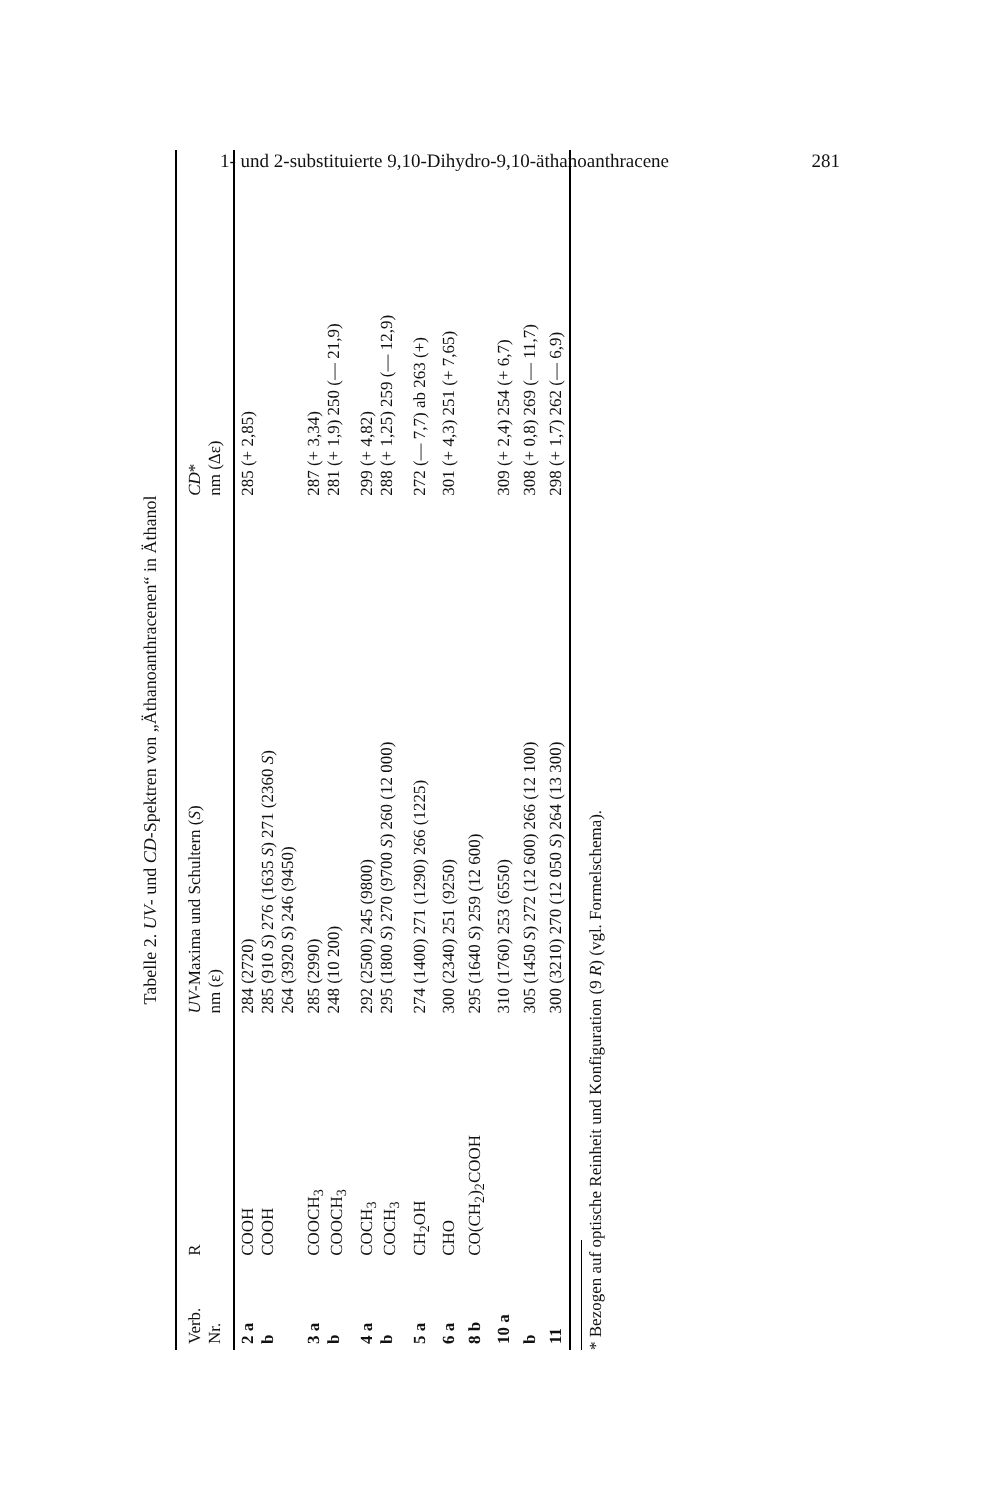1- und 2-substituierte 9,10-Dihydro-9,10-äthanoanthracene 281
Tabelle 2. UV- und CD-Spektren von „Äthanoanthracenen“ in Äthanol
| Verb. Nr. | R | UV -Maxima und Schultern ( S ) nm (ε) | CD * nm (Δε) |
| --- | --- | --- | --- |
| 2 a b | COOH COOH | 284 (2720) 285 (910 S ) 276 (1635 S ) 271 (2360 S ) 264 (3920 S ) 246 (9450) | 285 (+ 2,85) |
| 3 a b | COOCH<sub>3</sub> COOCH<sub>3</sub> | 285 (2990) 248 (10 200) | 287 (+ 3,34) 281 (+ 1,9) 250 (— 21,9) |
| 4 a b | COCH<sub>3</sub> COCH<sub>3</sub> | 292 (2500) 245 (9800) 295 (1800 S ) 270 (9700 S ) 260 (12 000) | 299 (+ 4,82) 288 (+ 1,25) 259 (— 12,9) |
| 5 a | CH<sub>2</sub>OH | 274 (1400) 271 (1290) 266 (1225) | 272 (— 7,7) ab 263 (+) |
| 6 a | CHO | 300 (2340) 251 (9250) | 301 (+ 4,3) 251 (+ 7,65) |
| 8 b | CO(CH<sub>2</sub>)<sub>2</sub>COOH | 295 (1640 S ) 259 (12 600) | |
| 10 a | | 310 (1760) 253 (6550) | 309 (+ 2,4) 254 (+ 6,7) |
| b | | 305 (1450 S ) 272 (12 600) 266 (12 100) | 308 (+ 0,8) 269 (— 11,7) |
| 11 | | 300 (3210) 270 (12 050 S ) 264 (13 300) | 298 (+ 1,7) 262 (— 6,9) |
* Bezogen auf optische Reinheit und Konfiguration (9 R) (vgl. Formelschema).